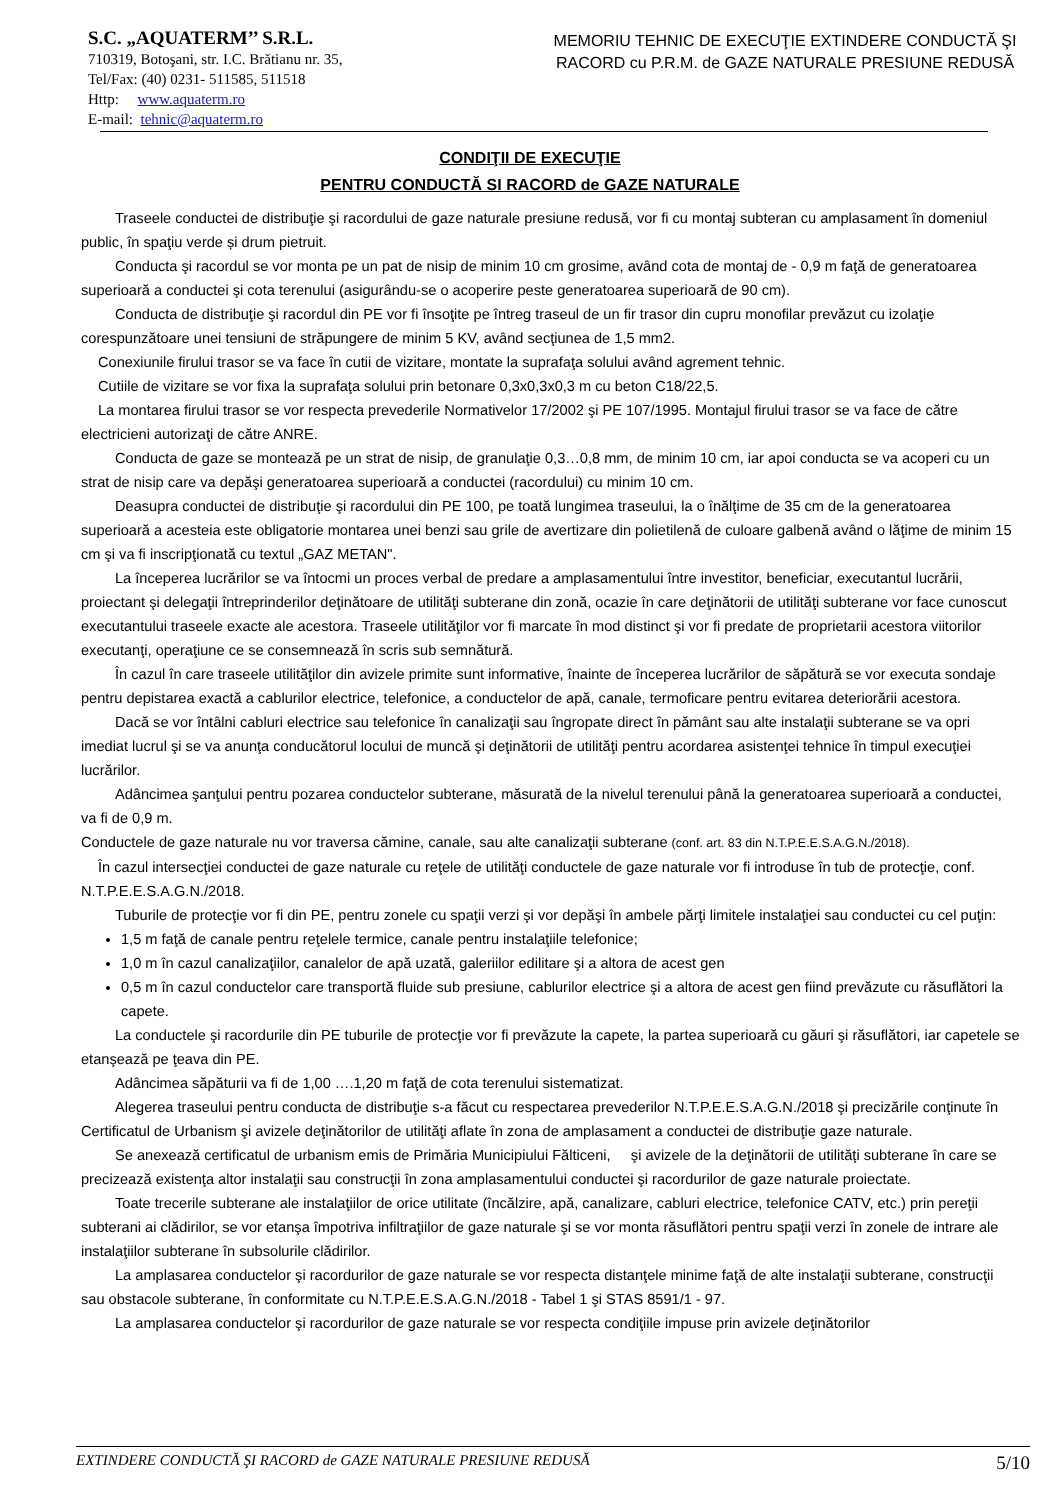S.C. „AQUATERM’’ S.R.L.
710319, Botoşani, str. I.C. Brătianu nr. 35,
Tel/Fax: (40) 0231- 511585, 511518
Http: www.aquaterm.ro
E-mail: tehnic@aquaterm.ro
MEMORIU TEHNIC DE EXECUŢIE EXTINDERE CONDUCTĂ ŞI RACORD cu P.R.M. de GAZE NATURALE PRESIUNE REDUSĂ
CONDIŢII DE EXECUŢIE
PENTRU CONDUCTĂ SI RACORD de GAZE NATURALE
Traseele conductei de distribuţie şi racordului de gaze naturale presiune redusă, vor fi cu montaj subteran cu amplasament în domeniul public, în spaţiu verde și drum pietruit.
Conducta şi racordul se vor monta pe un pat de nisip de minim 10 cm grosime, având cota de montaj de - 0,9 m faţă de generatoarea superioară a conductei şi cota terenului (asigurându-se o acoperire peste generatoarea superioară de 90 cm).
Conducta de distribuţie şi racordul din PE vor fi însoţite pe întreg traseul de un fir trasor din cupru monofilar prevăzut cu izolaţie corespunzătoare unei tensiuni de străpungere de minim 5 KV, având secţiunea de 1,5 mm2.
Conexiunile firului trasor se va face în cutii de vizitare, montate la suprafaţa solului având agrement tehnic.
Cutiile de vizitare se vor fixa la suprafaţa solului prin betonare 0,3x0,3x0,3 m cu beton C18/22,5.
La montarea firului trasor se vor respecta prevederile Normativelor 17/2002 şi PE 107/1995. Montajul firului trasor se va face de către electricieni autorizaţi de către ANRE.
Conducta de gaze se montează pe un strat de nisip, de granulaţie 0,3…0,8 mm, de minim 10 cm, iar apoi conducta se va acoperi cu un strat de nisip care va depăşi generatoarea superioară a conductei (racordului) cu minim 10 cm.
Deasupra conductei de distribuţie şi racordului din PE 100, pe toată lungimea traseului, la o înălţime de 35 cm de la generatoarea superioară a acesteia este obligatorie montarea unei benzi sau grile de avertizare din polietilenă de culoare galbenă având o lăţime de minim 15 cm şi va fi inscripţionată cu textul „GAZ METAN".
La începerea lucrărilor se va întocmi un proces verbal de predare a amplasamentului între investitor, beneficiar, executantul lucrării, proiectant şi delegaţii întreprinderilor deţinătoare de utilităţi subterane din zonă, ocazie în care deţinătorii de utilităţi subterane vor face cunoscut executantului traseele exacte ale acestora. Traseele utilităţilor vor fi marcate în mod distinct şi vor fi predate de proprietarii acestora viitorilor executanţi, operaţiune ce se consemnează în scris sub semnătură.
În cazul în care traseele utilităţilor din avizele primite sunt informative, înainte de începerea lucrărilor de săpătură se vor executa sondaje pentru depistarea exactă a cablurilor electrice, telefonice, a conductelor de apă, canale, termoficare pentru evitarea deteriorării acestora.
Dacă se vor întâlni cabluri electrice sau telefonice în canalizaţii sau îngropate direct în pământ sau alte instalaţii subterane se va opri imediat lucrul şi se va anunţa conducătorul locului de muncă şi deţinătorii de utilităţi pentru acordarea asistenţei tehnice în timpul execuţiei lucrărilor.
Adâncimea şanţului pentru pozarea conductelor subterane, măsurată de la nivelul terenului până la generatoarea superioară a conductei, va fi de 0,9 m.
Conductele de gaze naturale nu vor traversa cămine, canale, sau alte canalizaţii subterane (conf. art. 83 din N.T.P.E.E.S.A.G.N./2018).
În cazul intersecţiei conductei de gaze naturale cu reţele de utilităţi conductele de gaze naturale vor fi introduse în tub de protecţie, conf. N.T.P.E.E.S.A.G.N./2018.
Tuburile de protecţie vor fi din PE, pentru zonele cu spaţii verzi şi vor depăşi în ambele părţi limitele instalaţiei sau conductei cu cel puţin:
1,5 m faţă de canale pentru reţelele termice, canale pentru instalaţiile telefonice;
1,0 m în cazul canalizaţiilor, canalelor de apă uzată, galeriilor edilitare şi a altora de acest gen
0,5 m în cazul conductelor care transportă fluide sub presiune, cablurilor electrice şi a altora de acest gen fiind prevăzute cu răsuflători la capete.
La conductele şi racordurile din PE tuburile de protecţie vor fi prevăzute la capete, la partea superioară cu găuri şi răsuflători, iar capetele se etanşează pe ţeava din PE.
Adâncimea săpăturii va fi de 1,00 ….1,20 m faţă de cota terenului sistematizat.
Alegerea traseului pentru conducta de distribuţie s-a făcut cu respectarea prevederilor N.T.P.E.E.S.A.G.N./2018 şi precizările conţinute în Certificatul de Urbanism şi avizele deţinătorilor de utilităţi aflate în zona de amplasament a conductei de distribuţie gaze naturale.
Se anexează certificatul de urbanism emis de Primăria Municipiului Fălticeni, şi avizele de la deţinătorii de utilităţi subterane în care se precizează existenţa altor instalaţii sau construcţii în zona amplasamentului conductei şi racordurilor de gaze naturale proiectate.
Toate trecerile subterane ale instalaţiilor de orice utilitate (încălzire, apă, canalizare, cabluri electrice, telefonice CATV, etc.) prin pereţii subterani ai clădirilor, se vor etanşa împotriva infiltraţiilor de gaze naturale şi se vor monta răsuflători pentru spaţii verzi în zonele de intrare ale instalaţiilor subterane în subsolurile clădirilor.
La amplasarea conductelor şi racordurilor de gaze naturale se vor respecta distanţele minime faţă de alte instalaţii subterane, construcţii sau obstacole subterane, în conformitate cu N.T.P.E.E.S.A.G.N./2018 - Tabel 1 şi STAS 8591/1 - 97.
La amplasarea conductelor şi racordurilor de gaze naturale se vor respecta condiţiile impuse prin avizele deţinătorilor
EXTINDERE CONDUCTĂ ŞI RACORD de GAZE NATURALE PRESIUNE REDUSĂ 5/10